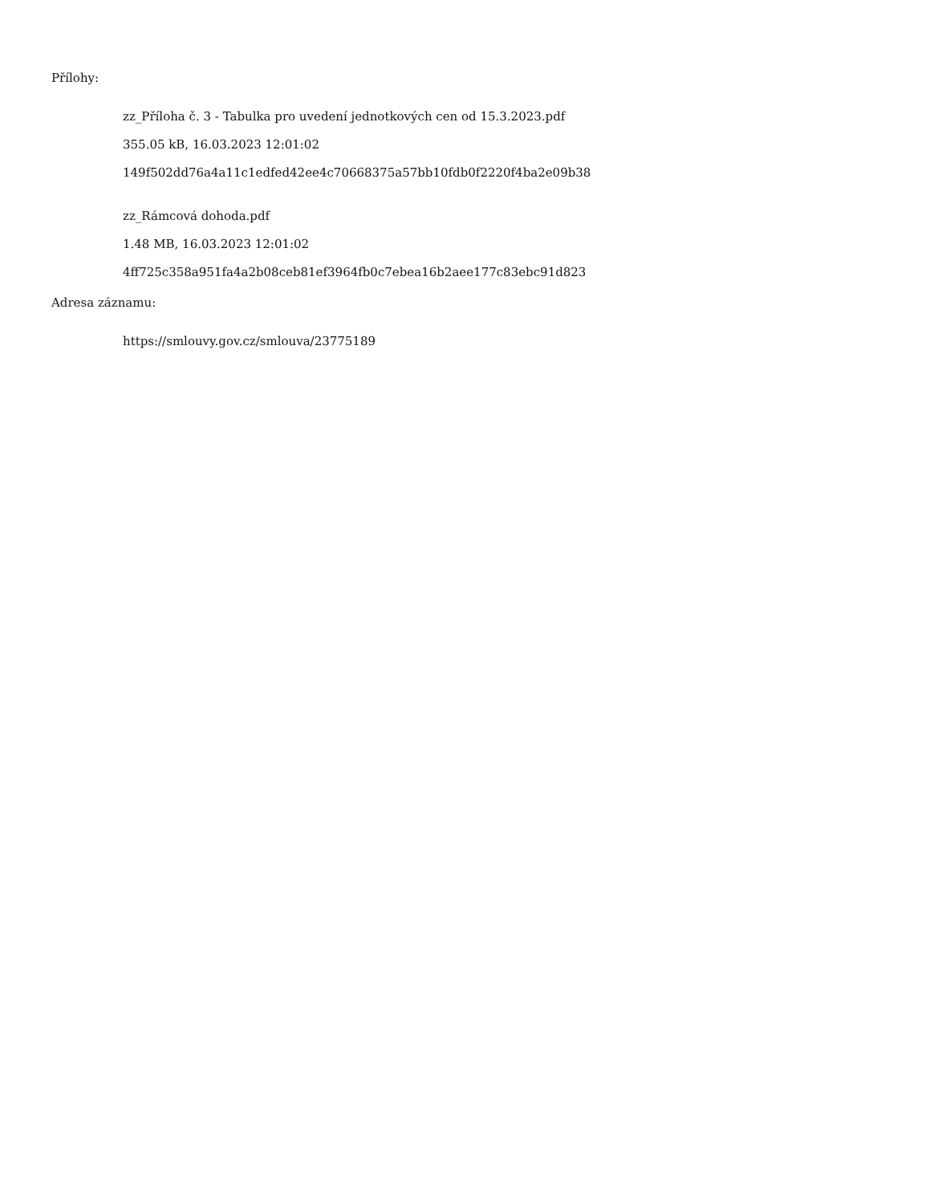Přílohy:
zz_Příloha č. 3 - Tabulka pro uvedení jednotkových cen od 15.3.2023.pdf
355.05 kB, 16.03.2023 12:01:02
149f502dd76a4a11c1edfed42ee4c70668375a57bb10fdb0f2220f4ba2e09b38
zz_Rámcová dohoda.pdf
1.48 MB, 16.03.2023 12:01:02
4ff725c358a951fa4a2b08ceb81ef3964fb0c7ebea16b2aee177c83ebc91d823
Adresa záznamu:
https://smlouvy.gov.cz/smlouva/23775189